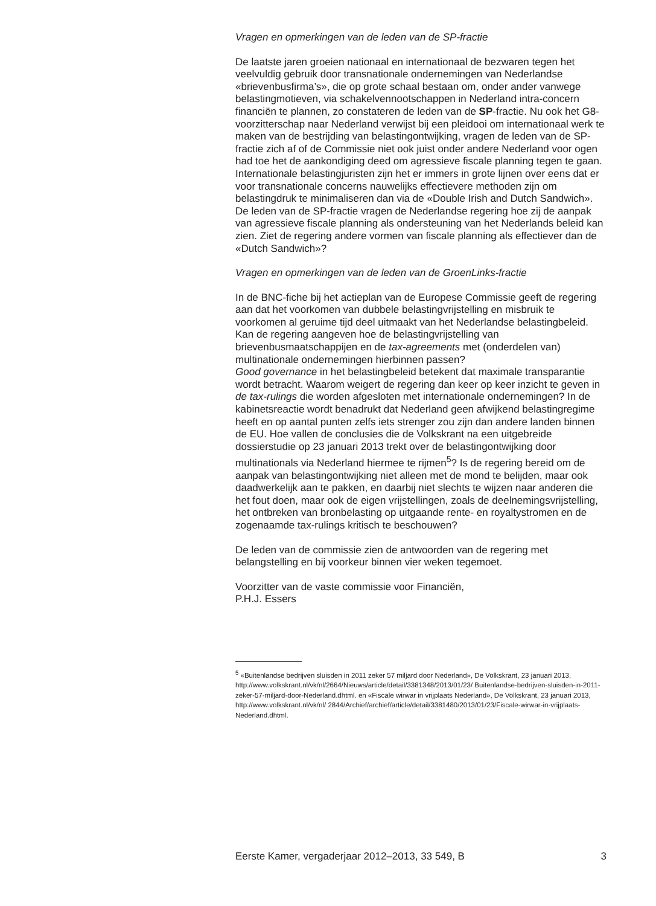Vragen en opmerkingen van de leden van de SP-fractie
De laatste jaren groeien nationaal en internationaal de bezwaren tegen het veelvuldig gebruik door transnationale ondernemingen van Nederlandse «brievenbusfirma’s», die op grote schaal bestaan om, onder ander vanwege belastingmotieven, via schakelvennootschappen in Nederland intra-concern financiën te plannen, zo constateren de leden van de SP-fractie. Nu ook het G8-voorzitterschap naar Nederland verwijst bij een pleidooi om internationaal werk te maken van de bestrijding van belastingontwijking, vragen de leden van de SP-fractie zich af of de Commissie niet ook juist onder andere Nederland voor ogen had toe het de aankondiging deed om agressieve fiscale planning tegen te gaan. Internationale belastingjuristen zijn het er immers in grote lijnen over eens dat er voor transnationale concerns nauwelijks effectievere methoden zijn om belastingdruk te minimaliseren dan via de «Double Irish and Dutch Sandwich». De leden van de SP-fractie vragen de Nederlandse regering hoe zij de aanpak van agressieve fiscale planning als ondersteuning van het Nederlands beleid kan zien. Ziet de regering andere vormen van fiscale planning als effectiever dan de «Dutch Sandwich»?
Vragen en opmerkingen van de leden van de GroenLinks-fractie
In de BNC-fiche bij het actieplan van de Europese Commissie geeft de regering aan dat het voorkomen van dubbele belastingvrijstelling en misbruik te voorkomen al geruime tijd deel uitmaakt van het Nederlandse belastingbeleid. Kan de regering aangeven hoe de belastingvrijstelling van brievenbusmaatschappijen en de tax-agreements met (onderdelen van) multinationale ondernemingen hierbinnen passen?
Good governance in het belastingbeleid betekent dat maximale transparantie wordt betracht. Waarom weigert de regering dan keer op keer inzicht te geven in de tax-rulings die worden afgesloten met internationale ondernemingen? In de kabinetsreactie wordt benadrukt dat Nederland geen afwijkend belastingregime heeft en op aantal punten zelfs iets strenger zou zijn dan andere landen binnen de EU. Hoe vallen de conclusies die de Volkskrant na een uitgebreide dossierstudie op 23 januari 2013 trekt over de belastingontwijking door multinationals via Nederland hiermee te rijmen<sup>5</sup>? Is de regering bereid om de aanpak van belastingontwijking niet alleen met de mond te belijden, maar ook daadwerkelijk aan te pakken, en daarbij niet slechts te wijzen naar anderen die het fout doen, maar ook de eigen vrijstellingen, zoals de deelnemingsvrijstelling, het ontbreken van bronbelasting op uitgaande rente- en royaltystromen en de zogenaamde tax-rulings kritisch te beschouwen?
De leden van de commissie zien de antwoorden van de regering met belangstelling en bij voorkeur binnen vier weken tegemoet.
Voorzitter van de vaste commissie voor Financiën,
P.H.J. Essers
<sup>5</sup> «Buitenlandse bedrijven sluisden in 2011 zeker 57 miljard door Nederland», De Volkskrant, 23 januari 2013, http://www.volkskrant.nl/vk/nl/2664/Nieuws/article/detail/3381348/2013/01/23/ Buitenlandse-bedrijven-sluisden-in-2011-zeker-57-miljard-door-Nederland.dhtml. en «Fiscale wirwar in vrijplaats Nederland», De Volkskrant, 23 januari 2013, http://www.volkskrant.nl/vk/nl/ 2844/Archief/archief/article/detail/3381480/2013/01/23/Fiscale-wirwar-in-vrijplaats-Nederland.dhtml.
Eerste Kamer, vergaderjaar 2012–2013, 33 549, B 3